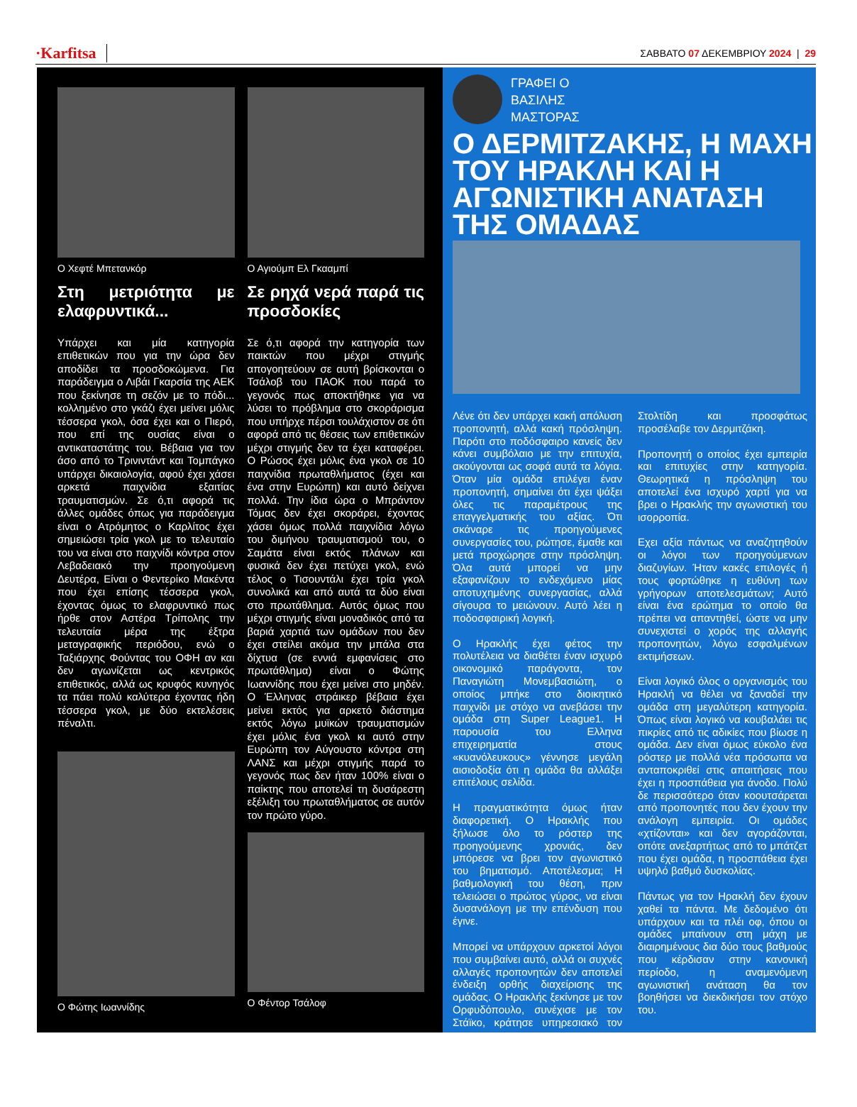·Karfitsa ΣΑΒΒΑΤΟ 07 ΔΕΚΕΜΒΡΙΟΥ 2024 | 29
Ο Χεφτέ Μπετανκόρ
Στη μετριότητα με ελαφρυντικά...
Υπάρχει και μία κατηγορία επιθετικών που για την ώρα δεν αποδίδει τα προσδοκώμενα. Για παράδειγμα ο Λιβάι Γκαρσία της ΑΕΚ που ξεκίνησε τη σεζόν με το πόδι... κολλημένο στο γκάζι έχει μείνει μόλις τέσσερα γκολ, όσα έχει και ο Πιερό, που επί της ουσίας είναι ο αντικαταστάτης του. Βέβαια για τον άσο από το Τρινιντάντ και Τομπάγκο υπάρχει δικαιολογία, αφού έχει χάσει αρκετά παιχνίδια εξαιτίας τραυματισμών. Σε ό,τι αφορά τις άλλες ομάδες όπως για παράδειγμα είναι ο Ατρόμητος ο Καρλίτος έχει σημειώσει τρία γκολ με το τελευταίο του να είναι στο παιχνίδι κόντρα στον Λεβαδειακό την προηγούμενη Δευτέρα, Είναι ο Φεντερίκο Μακέντα που έχει επίσης τέσσερα γκολ, έχοντας όμως το ελαφρυντικό πως ήρθε στον Αστέρα Τρίπολης την τελευταία μέρα της έξτρα μεταγραφικής περιόδου, ενώ ο Ταξιάρχης Φούντας του ΟΦΗ αν και δεν αγωνίζεται ως κεντρικός επιθετικός, αλλά ως κρυφός κυνηγός τα πάει πολύ καλύτερα έχοντας ήδη τέσσερα γκολ, με δύο εκτελέσεις πέναλτι.
Ο Φώτης Ιωαννίδης
Ο Αγιούμπ Ελ Γκααμπί
Σε ρηχά νερά παρά τις προσδοκίες
Σε ό,τι αφορά την κατηγορία των παικτών που μέχρι στιγμής απογοητεύουν σε αυτή βρίσκονται ο Τσάλοβ του ΠΑΟΚ που παρά το γεγονός πως αποκτήθηκε για να λύσει το πρόβλημα στο σκοράρισμα που υπήρχε πέρσι τουλάχιστον σε ότι αφορά από τις θέσεις των επιθετικών μέχρι στιγμής δεν τα έχει καταφέρει. Ο Ρώσος έχει μόλις ένα γκολ σε 10 παιχνίδια πρωταθλήματος (έχει και ένα στην Ευρώπη) και αυτό δείχνει πολλά. Την ίδια ώρα ο Μπράντον Τόμας δεν έχει σκοράρει, έχοντας χάσει όμως πολλά παιχνίδια λόγω του διμήνου τραυματισμού του, ο Σαμάτα είναι εκτός πλάνων και φυσικά δεν έχει πετύχει γκολ, ενώ τέλος ο Τισουντάλι έχει τρία γκολ συνολικά και από αυτά τα δύο είναι στο πρωτάθλημα. Αυτός όμως που μέχρι στιγμής είναι μοναδικός από τα βαριά χαρτιά των ομάδων που δεν έχει στείλει ακόμα την μπάλα στα δίχτυα (σε εννιά εμφανίσεις στο πρωτάθλημα) είναι ο Φώτης Ιωαννίδης που έχει μείνει στο μηδέν. Ο Έλληνας στράικερ βέβαια έχει μείνει εκτός για αρκετό διάστημα εκτός λόγω μυϊκών τραυματισμών έχει μόλις ένα γκολ κι αυτό στην Ευρώπη τον Αύγουστο κόντρα στη ΛΑΝΣ και μέχρι στιγμής παρά το γεγονός πως δεν ήταν 100% είναι ο παίκτης που αποτελεί τη δυσάρεστη εξέλιξη του πρωταθλήματος σε αυτόν τον πρώτο γύρο.
Ο Φέντορ Τσάλοφ
ΓΡΑΦΕΙ Ο
ΒΑΣΙΛΗΣ
ΜΑΣΤΟΡΑΣ
Ο ΔΕΡΜΙΤΖΑΚΗΣ, Η ΜΑΧΗ ΤΟΥ ΗΡΑΚΛΗ ΚΑΙ Η ΑΓΩΝΙΣΤΙΚΗ ΑΝΑΤΑΣΗ ΤΗΣ ΟΜΑΔΑΣ
Λένε ότι δεν υπάρχει κακή απόλυση προπονητή, αλλά κακή πρόσληψη. Παρότι στο ποδόσφαιρο κανείς δεν κάνει συμβόλαιο με την επιτυχία, ακούγονται ως σοφά αυτά τα λόγια. Όταν μία ομάδα επιλέγει έναν προπονητή, σημαίνει ότι έχει ψάξει όλες τις παραμέτρους της επαγγελματικής του αξίας. Ότι σκάναρε τις προηγούμενες συνεργασίες του, ρώτησε, έμαθε και μετά προχώρησε στην πρόσληψη. Όλα αυτά μπορεί να μην εξαφανίζουν το ενδεχόμενο μίας αποτυχημένης συνεργασίας, αλλά σίγουρα το μειώνουν. Αυτό λέει η ποδοσφαιρική λογική.
Ο Ηρακλής έχει φέτος την πολυτέλεια να διαθέτει έναν ισχυρό οικονομικό παράγοντα, τον Παναγιώτη Μονεμβασιώτη, ο οποίος μπήκε στο διοικητικό παιχνίδι με στόχο να ανεβάσει την ομάδα στη Super League1. Η παρουσία του Ελληνα επιχειρηματία στους «κυανόλευκους» γέννησε μεγάλη αισιοδοξία ότι η ομάδα θα αλλάξει επιτέλους σελίδα.
Η πραγματικότητα όμως ήταν διαφορετική. Ο Ηρακλής που ξήλωσε όλο το ρόστερ της προηγούμενης χρονιάς, δεν μπόρεσε να βρει τον αγωνιστικό του βηματισμό. Αποτέλεσμα; Η βαθμολογική του θέση, πριν τελειώσει ο πρώτος γύρος, να είναι δυσανάλογη με την επένδυση που έγινε.
Μπορεί να υπάρχουν αρκετοί λόγοι που συμβαίνει αυτό, αλλά οι συχνές αλλαγές προπονητών δεν αποτελεί ένδειξη ορθής διαχείρισης της ομάδας. Ο Ηρακλής ξεκίνησε με τον Ορφυδόπουλο, συνέχισε με τον Στάϊκο, κράτησε υπηρεσιακό τον Στολτίδη και προσφάτως προσέλαβε τον Δερμιτζάκη.
Προπονητή ο οποίος έχει εμπειρία και επιτυχίες στην κατηγορία. Θεωρητικά η πρόσληψη του αποτελεί ένα ισχυρό χαρτί για να βρει ο Ηρακλής την αγωνιστική του ισορροπία.
Εχει αξία πάντως να αναζητηθούν οι λόγοι των προηγούμενων διαζυγίων. Ήταν κακές επιλογές ή τους φορτώθηκε η ευθύνη των γρήγορων αποτελεσμάτων; Αυτό είναι ένα ερώτημα το οποίο θα πρέπει να απαντηθεί, ώστε να μην συνεχιστεί ο χορός της αλλαγής προπονητών, λόγω εσφαλμένων εκτιμήσεων.
Είναι λογικό όλος ο οργανισμός του Ηρακλή να θέλει να ξαναδεί την ομάδα στη μεγαλύτερη κατηγορία. Όπως είναι λογικό να κουβαλάει τις πικρίες από τις αδικίες που βίωσε η ομάδα. Δεν είναι όμως εύκολο ένα ρόστερ με πολλά νέα πρόσωπα να ανταποκριθεί στις απαιτήσεις που έχει η προσπάθεια για άνοδο. Πολύ δε περισσότερο όταν κοουτσάρεται από προπονητές που δεν έχουν την ανάλογη εμπειρία. Οι ομάδες «χτίζονται» και δεν αγοράζονται, οπότε ανεξαρτήτως από το μπάτζετ που έχει ομάδα, η προσπάθεια έχει υψηλό βαθμό δυσκολίας.
Πάντως για τον Ηρακλή δεν έχουν χαθεί τα πάντα. Με δεδομένο ότι υπάρχουν και τα πλέι οφ, όπου οι ομάδες μπαίνουν στη μάχη με διαιρημένους δια δύο τους βαθμούς που κέρδισαν στην κανονική περίοδο, η αναμενόμενη αγωνιστική ανάταση θα τον βοηθήσει να διεκδικήσει τον στόχο του.